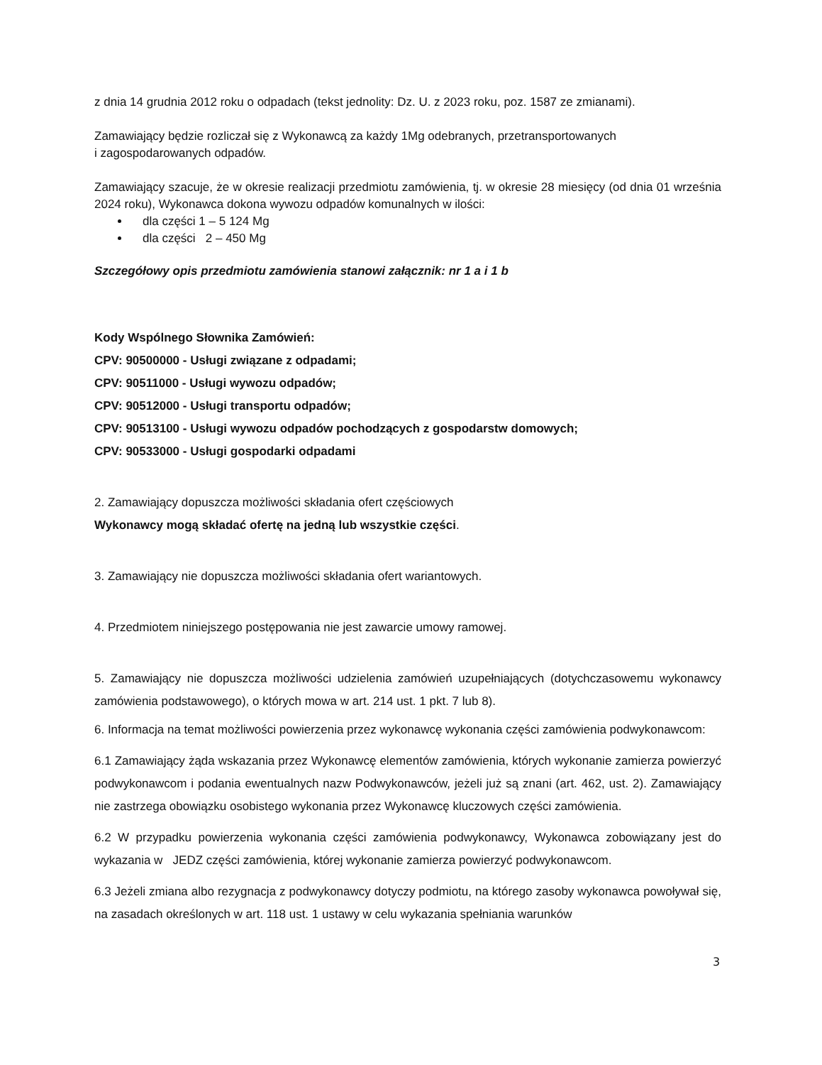z dnia 14 grudnia 2012 roku o odpadach (tekst jednolity: Dz. U. z 2023 roku, poz. 1587 ze zmianami).
Zamawiający będzie rozliczał się z Wykonawcą za każdy 1Mg odebranych, przetransportowanych
i zagospodarowanych odpadów.
Zamawiający szacuje, że w okresie realizacji przedmiotu zamówienia, tj. w okresie 28 miesięcy (od dnia 01 września 2024 roku), Wykonawca dokona wywozu odpadów komunalnych w ilości:
dla części 1 – 5 124 Mg
dla części 2 – 450 Mg
Szczegółowy opis przedmiotu zamówienia stanowi załącznik: nr 1 a i 1 b
Kody Wspólnego Słownika Zamówień:
CPV: 90500000 - Usługi związane z odpadami;
CPV: 90511000 - Usługi wywozu odpadów;
CPV: 90512000 - Usługi transportu odpadów;
CPV: 90513100 - Usługi wywozu odpadów pochodzących z gospodarstw domowych;
CPV: 90533000 - Usługi gospodarki odpadami
2. Zamawiający dopuszcza możliwości składania ofert częściowych
Wykonawcy mogą składać ofertę na jedną lub wszystkie części.
3. Zamawiający nie dopuszcza możliwości składania ofert wariantowych.
4. Przedmiotem niniejszego postępowania nie jest zawarcie umowy ramowej.
5. Zamawiający nie dopuszcza możliwości udzielenia zamówień uzupełniających (dotychczasowemu wykonawcy zamówienia podstawowego), o których mowa w art. 214 ust. 1 pkt. 7 lub 8).
6. Informacja na temat możliwości powierzenia przez wykonawcę wykonania części zamówienia podwykonawcom:
6.1 Zamawiający żąda wskazania przez Wykonawcę elementów zamówienia, których wykonanie zamierza powierzyć podwykonawcom i podania ewentualnych nazw Podwykonawców, jeżeli już są znani (art. 462, ust. 2). Zamawiający nie zastrzega obowiązku osobistego wykonania przez Wykonawcę kluczowych części zamówienia.
6.2 W przypadku powierzenia wykonania części zamówienia podwykonawcy, Wykonawca zobowiązany jest do wykazania w JEDZ części zamówienia, której wykonanie zamierza powierzyć podwykonawcom.
6.3 Jeżeli zmiana albo rezygnacja z podwykonawcy dotyczy podmiotu, na którego zasoby wykonawca powoływał się, na zasadach określonych w art. 118 ust. 1 ustawy w celu wykazania spełniania warunków
3